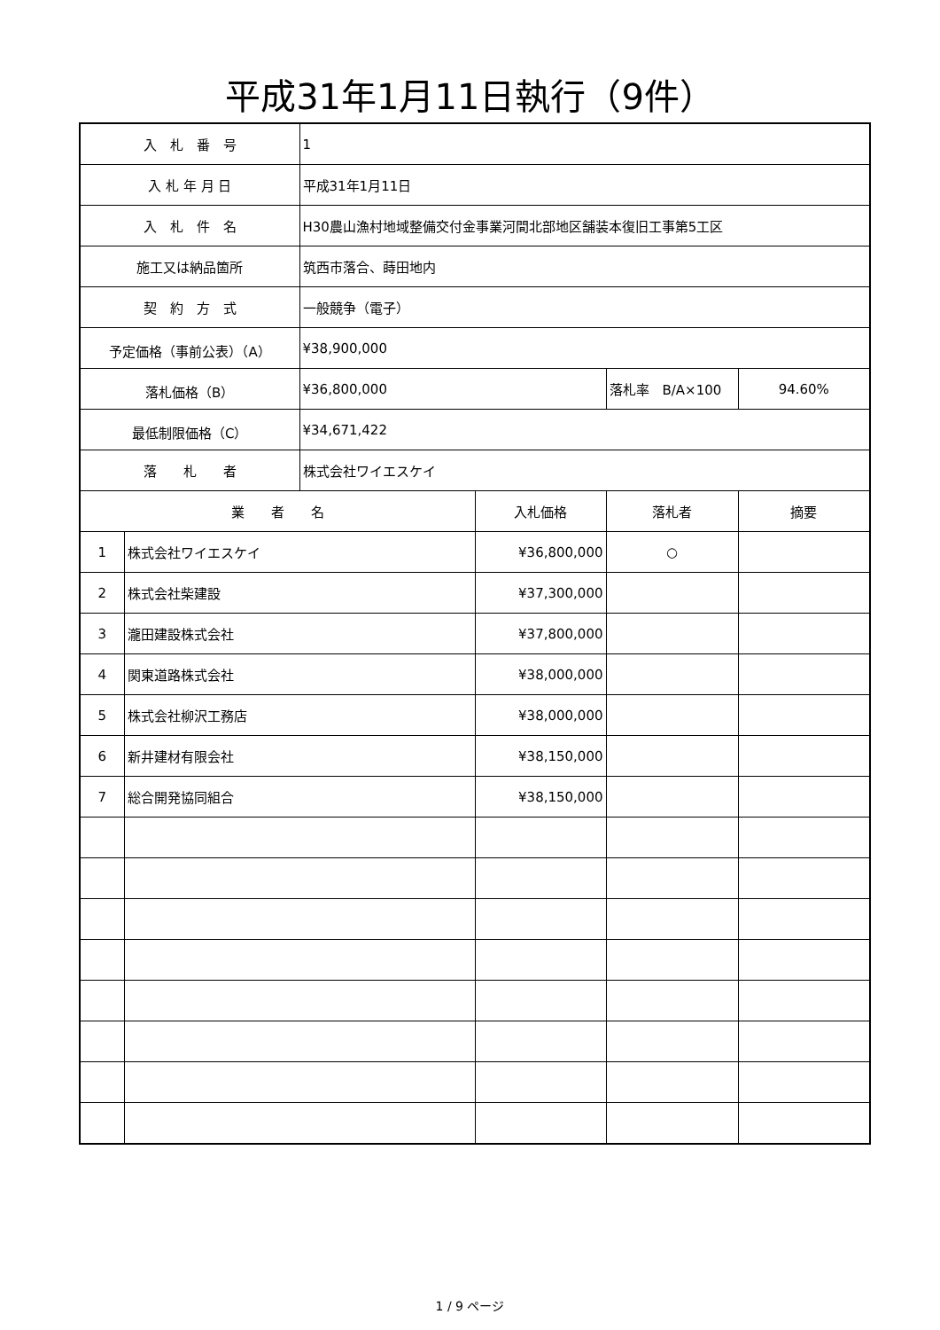平成31年1月11日執行（9件）
| 入 札 番 号 | | 1 | | | |
| 入 札 年 月 日 | | 平成31年1月11日 | | | |
| 入 札 件 名 | | H30農山漁村地域整備交付金事業河間北部地区舗装本復旧工事第5工区 | | | |
| 施工又は納品箇所 | | 筑西市落合、蒔田地内 | | | |
| 契 約 方 式 | | 一般競争（電子） | | | |
| 予定価格（事前公表）（A） | | ¥38,900,000 | | | |
| 落札価格（B） | | ¥36,800,000 | | 落札率 B/A×100 | 94.60% |
| 最低制限価格（C） | | ¥34,671,422 | | | |
| 落 札 者 | | 株式会社ワイエスケイ | | | |
| 業 者 名 | | | 入札価格 | 落札者 | 摘要 |
| 1 | 株式会社ワイエスケイ | | ¥36,800,000 | ○ | |
| 2 | 株式会社柴建設 | | ¥37,300,000 | | |
| 3 | 瀧田建設株式会社 | | ¥37,800,000 | | |
| 4 | 関東道路株式会社 | | ¥38,000,000 | | |
| 5 | 株式会社柳沢工務店 | | ¥38,000,000 | | |
| 6 | 新井建材有限会社 | | ¥38,150,000 | | |
| 7 | 総合開発協同組合 | | ¥38,150,000 | | |
1 / 9 ページ